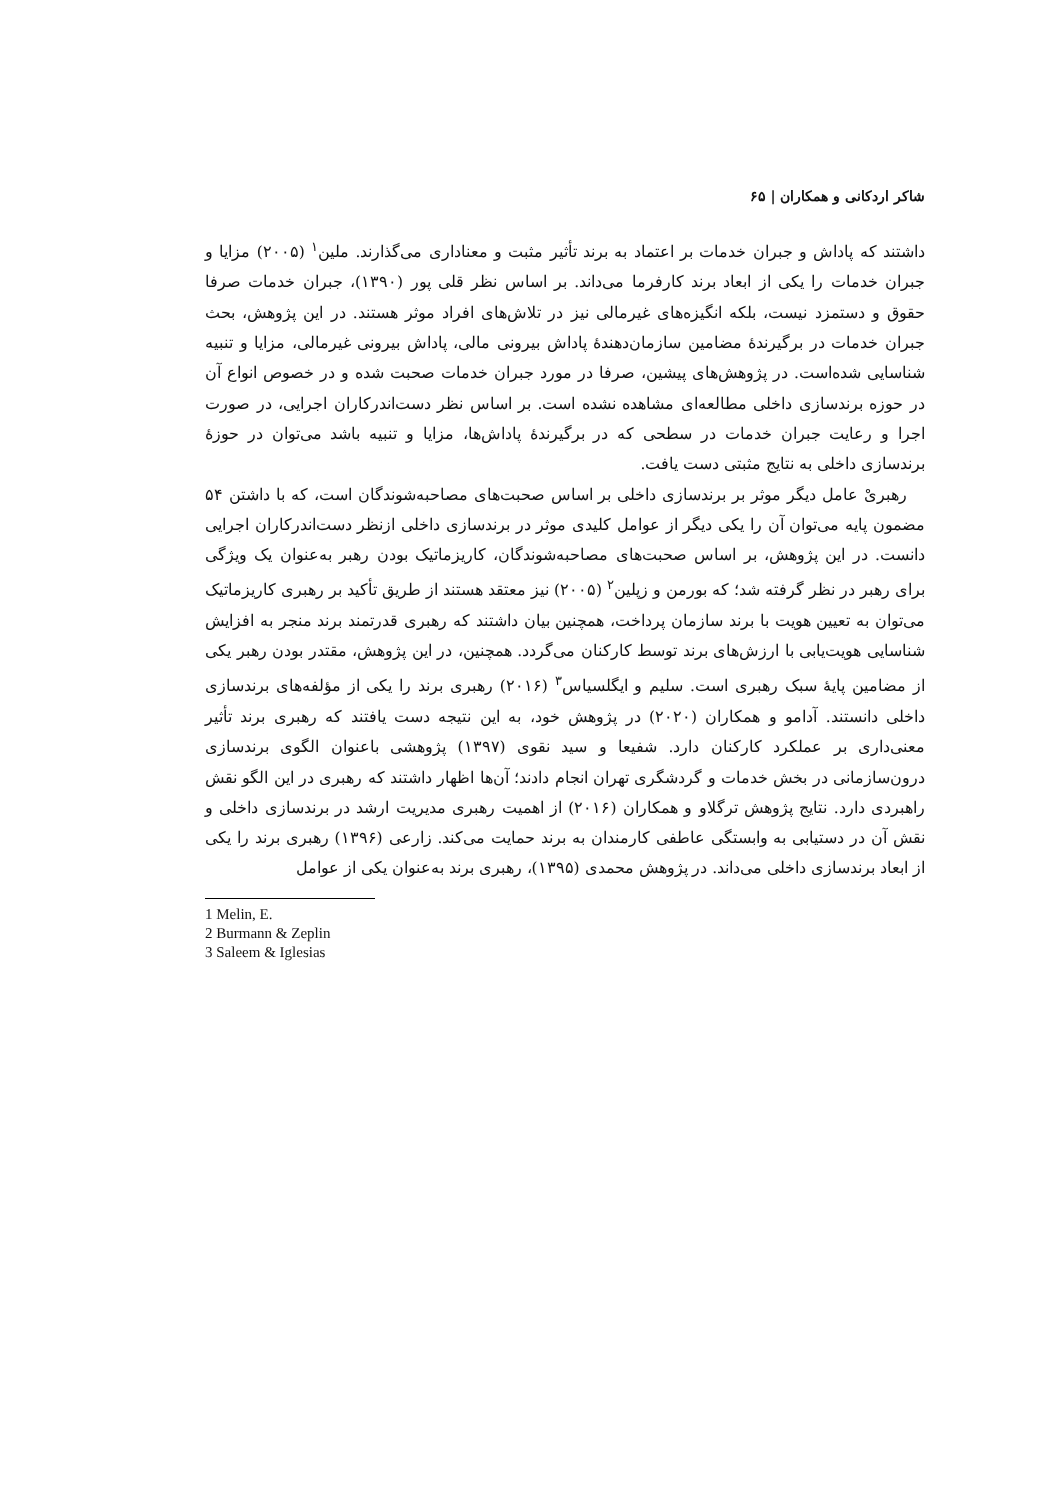شاکر اردکانی و همکاران | ۶۵
داشتند که پاداش و جبران خدمات بر اعتماد به برند تأثیر مثبت و معناداری می‌گذارند. ملین<sup>۱</sup> (۲۰۰۵) مزایا و جبران خدمات را یکی از ابعاد برند کارفرما می‌داند. بر اساس نظر قلی پور (۱۳۹۰)، جبران خدمات صرفا حقوق و دستمزد نیست، بلکه انگیزه‌های غیرمالی نیز در تلاش‌های افراد موثر هستند. در این پژوهش، بحث جبران خدمات در برگیرندهٔ مضامین سازمان‌دهندهٔ پاداش بیرونی مالی، پاداش بیرونی غیرمالی، مزایا و تنبیه شناسایی شده‌است. در پژوهش‌های پیشین، صرفا در مورد جبران خدمات صحبت شده و در خصوص انواع آن در حوزه برندسازی داخلی مطالعه‌ای مشاهده نشده است. بر اساس نظر دست‌اندرکاران اجرایی، در صورت اجرا و رعایت جبران خدمات در سطحی که در برگیرندهٔ پاداش‌ها، مزایا و تنبیه باشد می‌توان در حوزهٔ برندسازی داخلی به نتایج مثبتی دست یافت.
رهبریْ عامل دیگر موثر بر برندسازی داخلی بر اساس صحبت‌های مصاحبه‌شوندگان است، که با داشتن ۵۴ مضمون پایه می‌توان آن را یکی دیگر از عوامل کلیدی موثر در برندسازی داخلی ازنظر دست‌اندرکاران اجرایی دانست. در این پژوهش، بر اساس صحبت‌های مصاحبه‌شوندگان، کاریزماتیک بودن رهبر به‌عنوان یک ویژگی برای رهبر در نظر گرفته شد؛ که بورمن و زپلین<sup>۲</sup> (۲۰۰۵) نیز معتقد هستند از طریق تأکید بر رهبری کاریزماتیک می‌توان به تعیین هویت با برند سازمان پرداخت، همچنین بیان داشتند که رهبری قدرتمند برند منجر به افزایش شناسایی هویت‌یابی با ارزش‌های برند توسط کارکنان می‌گردد. همچنین، در این پژوهش، مقتدر بودن رهبر یکی از مضامین پایهٔ سبک رهبری است. سلیم و ایگلسیاس<sup>۳</sup> (۲۰۱۶) رهبری برند را یکی از مؤلفه‌های برندسازی داخلی دانستند. آدامو و همکاران (۲۰۲۰) در پژوهش خود، به این نتیجه دست یافتند که رهبری برند تأثیر معنی‌داری بر عملکرد کارکنان دارد. شفیعا و سید نقوی (۱۳۹۷) پژوهشی باعنوان الگوی برندسازی درون‌سازمانی در بخش خدمات و گردشگری تهران انجام دادند؛ آن‌ها اظهار داشتند که رهبری در این الگو نقش راهبردی دارد. نتایج پژوهش ترگلاو و همکاران (۲۰۱۶) از اهمیت رهبری مدیریت ارشد در برندسازی داخلی و نقش آن در دستیابی به وابستگی عاطفی کارمندان به برند حمایت می‌کند. زارعی (۱۳۹۶) رهبری برند را یکی از ابعاد برندسازی داخلی می‌داند. در پژوهش محمدی (۱۳۹۵)، رهبری برند به‌عنوان یکی از عوامل
1 Melin, E.
2 Burmann & Zeplin
3 Saleem & Iglesias